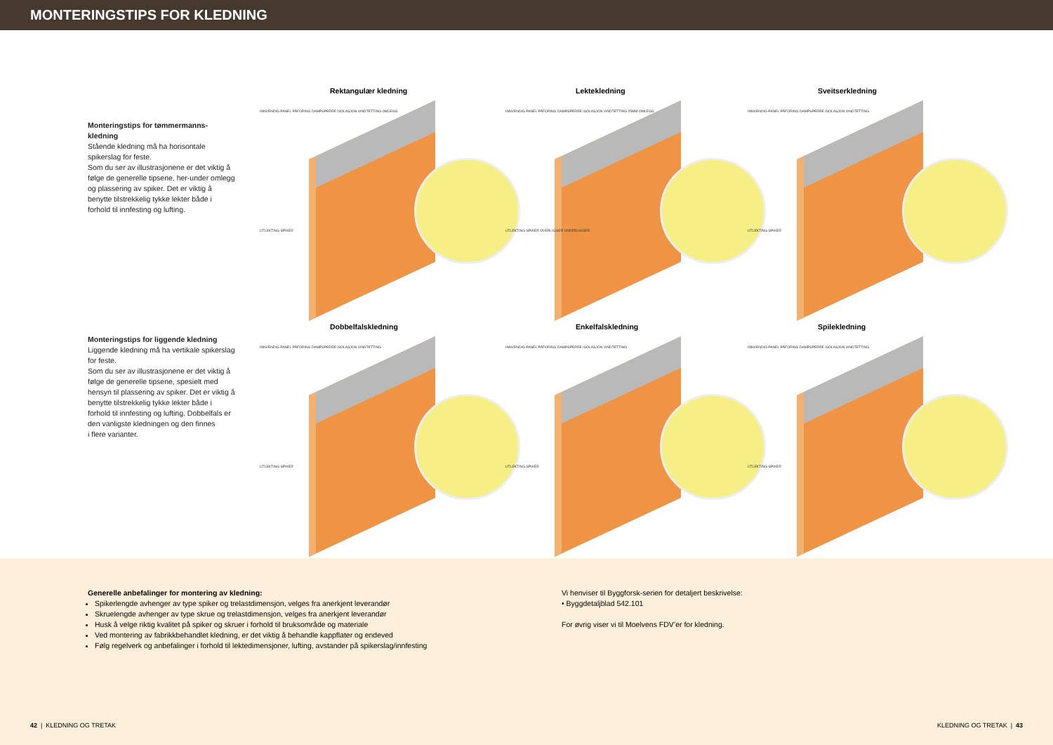MONTERINGSTIPS FOR KLEDNING
Monteringstips for tømmermanns-kledning
Stående kledning må ha horisontale spikerslag for feste.
Som du ser av illustrasjonene er det viktig å følge de generelle tipsene, her-under omlegg og plassering av spiker. Det er viktig å benytte tilstrekkelig tykke lekter både i forhold til innfesting og lufting.
Monteringstips for liggende kledning
Liggende kledning må ha vertikale spikerslag for feste.
Som du ser av illustrasjonene er det viktig å følge de generelle tipsene, spesielt med hensyn til plassering av spiker. Det er viktig å benytte tilstrekkelig tykke lekter både i forhold til innfesting og lufting. Dobbelfals er den vanligste kledningen og den finnes
i flere varianter.
Rektangulær kledning
INNVENDIG PANEL PÅFORING DAMPSPERRE ISOLASJON VINDTETTING OMLEGG
UTLEKTING SPIKER
Lektekledning
INNVENDIG PANEL PÅFORING DAMPSPERRE ISOLASJON VINDTETTING 25MM OMLEGG
UTLEKTING SPIKER OVERLIGGER UNDERLIGGER
Sveitserkledning
INNVENDIG PANEL PÅFORING DAMPSPERRE ISOLASJON VINDTETTING
UTLEKTING SPIKER
Dobbelfalskledning
INNVENDIG PANEL PÅFORING DAMPSPERRE ISOLASJON VINDTETTING
UTLEKTING SPIKER
Enkelfalskledning
INNVENDIG PANEL PÅFORING DAMPSPERRE ISOLASJON VINDTETTING
UTLEKTING SPIKER
Spilekledning
INNVENDIG PANEL PÅFORING DAMPSPERRE ISOLASJON VINDTETTING
UTLEKTING SPIKER
Generelle anbefalinger for montering av kledning:
Spikerlengde avhenger av type spiker og trelastdimensjon, velges fra anerkjent leverandør
Skruelengde avhenger av type skrue og trelastdimensjon, velges fra anerkjent leverandør
Husk å velge riktig kvalitet på spiker og skruer i forhold til bruksområde og materiale
Ved montering av fabrikkbehandlet kledning, er det viktig å behandle kappflater og endeved
Følg regelverk og anbefalinger i forhold til lektedimensjoner, lufting, avstander på spikerslag/innfesting
Vi henviser til Byggforsk-serien for detaljert beskrivelse:
• Byggdetaljblad 542.101
For øvrig viser vi til Moelvens FDV’er for kledning.
42 | KLEDNING OG TRETAK KLEDNING OG TRETAK | 43